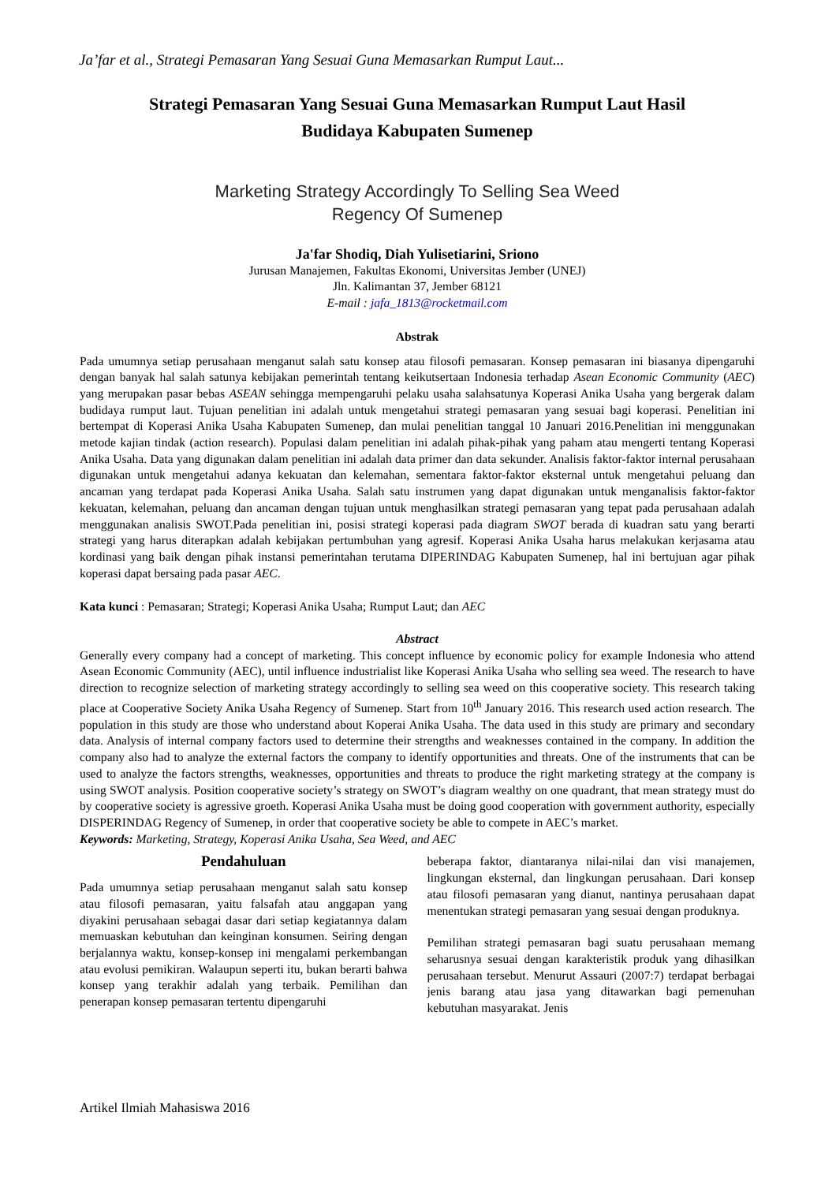Ja’far et al., Strategi Pemasaran Yang Sesuai Guna Memasarkan Rumput Laut...
Strategi Pemasaran Yang Sesuai Guna Memasarkan Rumput Laut Hasil
Budidaya Kabupaten Sumenep
Marketing Strategy Accordingly To Selling Sea Weed
Regency Of Sumenep
Ja'far Shodiq, Diah Yulisetiarini, Sriono
Jurusan Manajemen, Fakultas Ekonomi, Universitas Jember (UNEJ)
Jln. Kalimantan 37, Jember 68121
E-mail : jafa_1813@rocketmail.com
Abstrak
Pada umumnya setiap perusahaan menganut salah satu konsep atau filosofi pemasaran. Konsep pemasaran ini biasanya dipengaruhi dengan banyak hal salah satunya kebijakan pemerintah tentang keikutsertaan Indonesia terhadap Asean Economic Community (AEC) yang merupakan pasar bebas ASEAN sehingga mempengaruhi pelaku usaha salahsatunya Koperasi Anika Usaha yang bergerak dalam budidaya rumput laut. Tujuan penelitian ini adalah untuk mengetahui strategi pemasaran yang sesuai bagi koperasi. Penelitian ini bertempat di Koperasi Anika Usaha Kabupaten Sumenep, dan mulai penelitian tanggal 10 Januari 2016.Penelitian ini menggunakan metode kajian tindak (action research). Populasi dalam penelitian ini adalah pihak-pihak yang paham atau mengerti tentang Koperasi Anika Usaha. Data yang digunakan dalam penelitian ini adalah data primer dan data sekunder. Analisis faktor-faktor internal perusahaan digunakan untuk mengetahui adanya kekuatan dan kelemahan, sementara faktor-faktor eksternal untuk mengetahui peluang dan ancaman yang terdapat pada Koperasi Anika Usaha. Salah satu instrumen yang dapat digunakan untuk menganalisis faktor-faktor kekuatan, kelemahan, peluang dan ancaman dengan tujuan untuk menghasilkan strategi pemasaran yang tepat pada perusahaan adalah menggunakan analisis SWOT.Pada penelitian ini, posisi strategi koperasi pada diagram SWOT berada di kuadran satu yang berarti strategi yang harus diterapkan adalah kebijakan pertumbuhan yang agresif. Koperasi Anika Usaha harus melakukan kerjasama atau kordinasi yang baik dengan pihak instansi pemerintahan terutama DIPERINDAG Kabupaten Sumenep, hal ini bertujuan agar pihak koperasi dapat bersaing pada pasar AEC.
Kata kunci : Pemasaran; Strategi; Koperasi Anika Usaha; Rumput Laut; dan AEC
Abstract
Generally every company had a concept of marketing. This concept influence by economic policy for example Indonesia who attend Asean Economic Community (AEC), until influence industrialist like Koperasi Anika Usaha who selling sea weed. The research to have direction to recognize selection of marketing strategy accordingly to selling sea weed on this cooperative society. This research taking place at Cooperative Society Anika Usaha Regency of Sumenep. Start from 10<sup>th</sup> January 2016. This research used action research. The population in this study are those who understand about Koperai Anika Usaha. The data used in this study are primary and secondary data. Analysis of internal company factors used to determine their strengths and weaknesses contained in the company. In addition the company also had to analyze the external factors the company to identify opportunities and threats. One of the instruments that can be used to analyze the factors strengths, weaknesses, opportunities and threats to produce the right marketing strategy at the company is using SWOT analysis. Position cooperative society’s strategy on SWOT’s diagram wealthy on one quadrant, that mean strategy must do by cooperative society is agressive groeth. Koperasi Anika Usaha must be doing good cooperation with government authority, especially DISPERINDAG Regency of Sumenep, in order that cooperative society be able to compete in AEC’s market.
Keywords: Marketing, Strategy, Koperasi Anika Usaha, Sea Weed, and AEC
Pendahuluan
Pada umumnya setiap perusahaan menganut salah satu konsep atau filosofi pemasaran, yaitu falsafah atau anggapan yang diyakini perusahaan sebagai dasar dari setiap kegiatannya dalam memuaskan kebutuhan dan keinginan konsumen. Seiring dengan berjalannya waktu, konsep-konsep ini mengalami perkembangan atau evolusi pemikiran. Walaupun seperti itu, bukan berarti bahwa konsep yang terakhir adalah yang terbaik. Pemilihan dan penerapan konsep pemasaran tertentu dipengaruhi
beberapa faktor, diantaranya nilai-nilai dan visi manajemen, lingkungan eksternal, dan lingkungan perusahaan. Dari konsep atau filosofi pemasaran yang dianut, nantinya perusahaan dapat menentukan strategi pemasaran yang sesuai dengan produknya.
Pemilihan strategi pemasaran bagi suatu perusahaan memang seharusnya sesuai dengan karakteristik produk yang dihasilkan perusahaan tersebut. Menurut Assauri (2007:7) terdapat berbagai jenis barang atau jasa yang ditawarkan bagi pemenuhan kebutuhan masyarakat. Jenis
Artikel Ilmiah Mahasiswa 2016